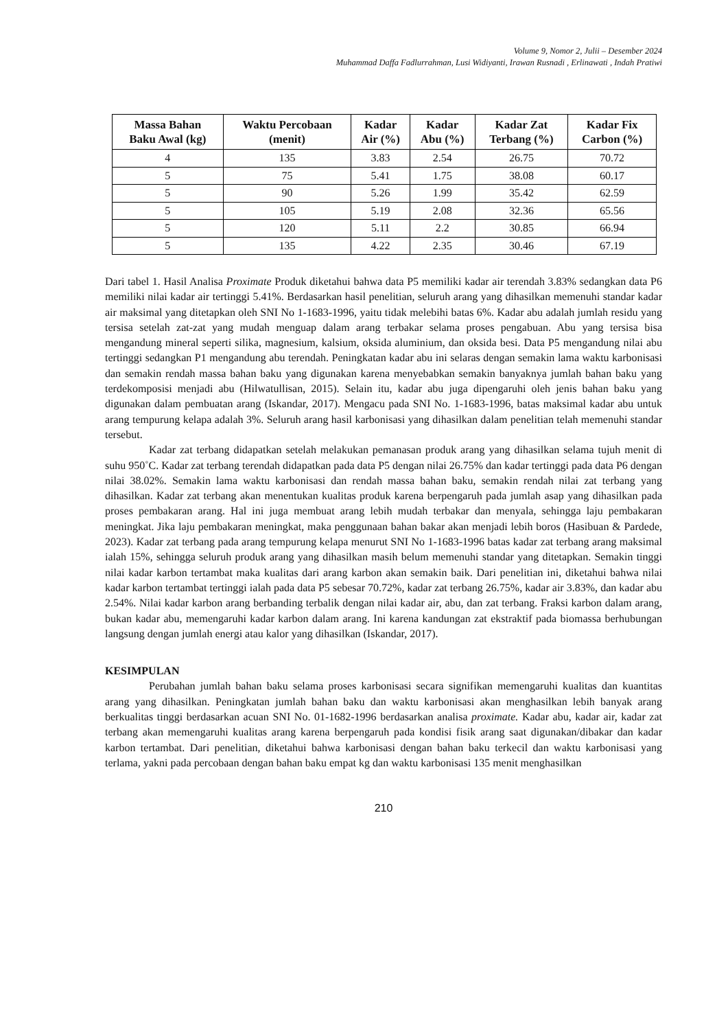Volume 9, Nomor 2, Julii – Desember 2024
Muhammad Daffa Fadlurrahman, Lusi Widiyanti, Irawan Rusnadi , Erlinawati , Indah Pratiwi
| Massa Bahan Baku Awal (kg) | Waktu Percobaan (menit) | Kadar Air (%) | Kadar Abu (%) | Kadar Zat Terbang (%) | Kadar Fix Carbon (%) |
| --- | --- | --- | --- | --- | --- |
| 4 | 135 | 3.83 | 2.54 | 26.75 | 70.72 |
| 5 | 75 | 5.41 | 1.75 | 38.08 | 60.17 |
| 5 | 90 | 5.26 | 1.99 | 35.42 | 62.59 |
| 5 | 105 | 5.19 | 2.08 | 32.36 | 65.56 |
| 5 | 120 | 5.11 | 2.2 | 30.85 | 66.94 |
| 5 | 135 | 4.22 | 2.35 | 30.46 | 67.19 |
Dari tabel 1. Hasil Analisa Proximate Produk diketahui bahwa data P5 memiliki kadar air terendah 3.83% sedangkan data P6 memiliki nilai kadar air tertinggi 5.41%. Berdasarkan hasil penelitian, seluruh arang yang dihasilkan memenuhi standar kadar air maksimal yang ditetapkan oleh SNI No 1-1683-1996, yaitu tidak melebihi batas 6%. Kadar abu adalah jumlah residu yang tersisa setelah zat-zat yang mudah menguap dalam arang terbakar selama proses pengabuan. Abu yang tersisa bisa mengandung mineral seperti silika, magnesium, kalsium, oksida aluminium, dan oksida besi. Data P5 mengandung nilai abu tertinggi sedangkan P1 mengandung abu terendah. Peningkatan kadar abu ini selaras dengan semakin lama waktu karbonisasi dan semakin rendah massa bahan baku yang digunakan karena menyebabkan semakin banyaknya jumlah bahan baku yang terdekomposisi menjadi abu (Hilwatullisan, 2015). Selain itu, kadar abu juga dipengaruhi oleh jenis bahan baku yang digunakan dalam pembuatan arang (Iskandar, 2017). Mengacu pada SNI No. 1-1683-1996, batas maksimal kadar abu untuk arang tempurung kelapa adalah 3%. Seluruh arang hasil karbonisasi yang dihasilkan dalam penelitian telah memenuhi standar tersebut.
Kadar zat terbang didapatkan setelah melakukan pemanasan produk arang yang dihasilkan selama tujuh menit di suhu 950˚C. Kadar zat terbang terendah didapatkan pada data P5 dengan nilai 26.75% dan kadar tertinggi pada data P6 dengan nilai 38.02%. Semakin lama waktu karbonisasi dan rendah massa bahan baku, semakin rendah nilai zat terbang yang dihasilkan. Kadar zat terbang akan menentukan kualitas produk karena berpengaruh pada jumlah asap yang dihasilkan pada proses pembakaran arang. Hal ini juga membuat arang lebih mudah terbakar dan menyala, sehingga laju pembakaran meningkat. Jika laju pembakaran meningkat, maka penggunaan bahan bakar akan menjadi lebih boros (Hasibuan & Pardede, 2023). Kadar zat terbang pada arang tempurung kelapa menurut SNI No 1-1683-1996 batas kadar zat terbang arang maksimal ialah 15%, sehingga seluruh produk arang yang dihasilkan masih belum memenuhi standar yang ditetapkan. Semakin tinggi nilai kadar karbon tertambat maka kualitas dari arang karbon akan semakin baik. Dari penelitian ini, diketahui bahwa nilai kadar karbon tertambat tertinggi ialah pada data P5 sebesar 70.72%, kadar zat terbang 26.75%, kadar air 3.83%, dan kadar abu 2.54%. Nilai kadar karbon arang berbanding terbalik dengan nilai kadar air, abu, dan zat terbang. Fraksi karbon dalam arang, bukan kadar abu, memengaruhi kadar karbon dalam arang. Ini karena kandungan zat ekstraktif pada biomassa berhubungan langsung dengan jumlah energi atau kalor yang dihasilkan (Iskandar, 2017).
KESIMPULAN
Perubahan jumlah bahan baku selama proses karbonisasi secara signifikan memengaruhi kualitas dan kuantitas arang yang dihasilkan. Peningkatan jumlah bahan baku dan waktu karbonisasi akan menghasilkan lebih banyak arang berkualitas tinggi berdasarkan acuan SNI No. 01-1682-1996 berdasarkan analisa proximate. Kadar abu, kadar air, kadar zat terbang akan memengaruhi kualitas arang karena berpengaruh pada kondisi fisik arang saat digunakan/dibakar dan kadar karbon tertambat. Dari penelitian, diketahui bahwa karbonisasi dengan bahan baku terkecil dan waktu karbonisasi yang terlama, yakni pada percobaan dengan bahan baku empat kg dan waktu karbonisasi 135 menit menghasilkan
210